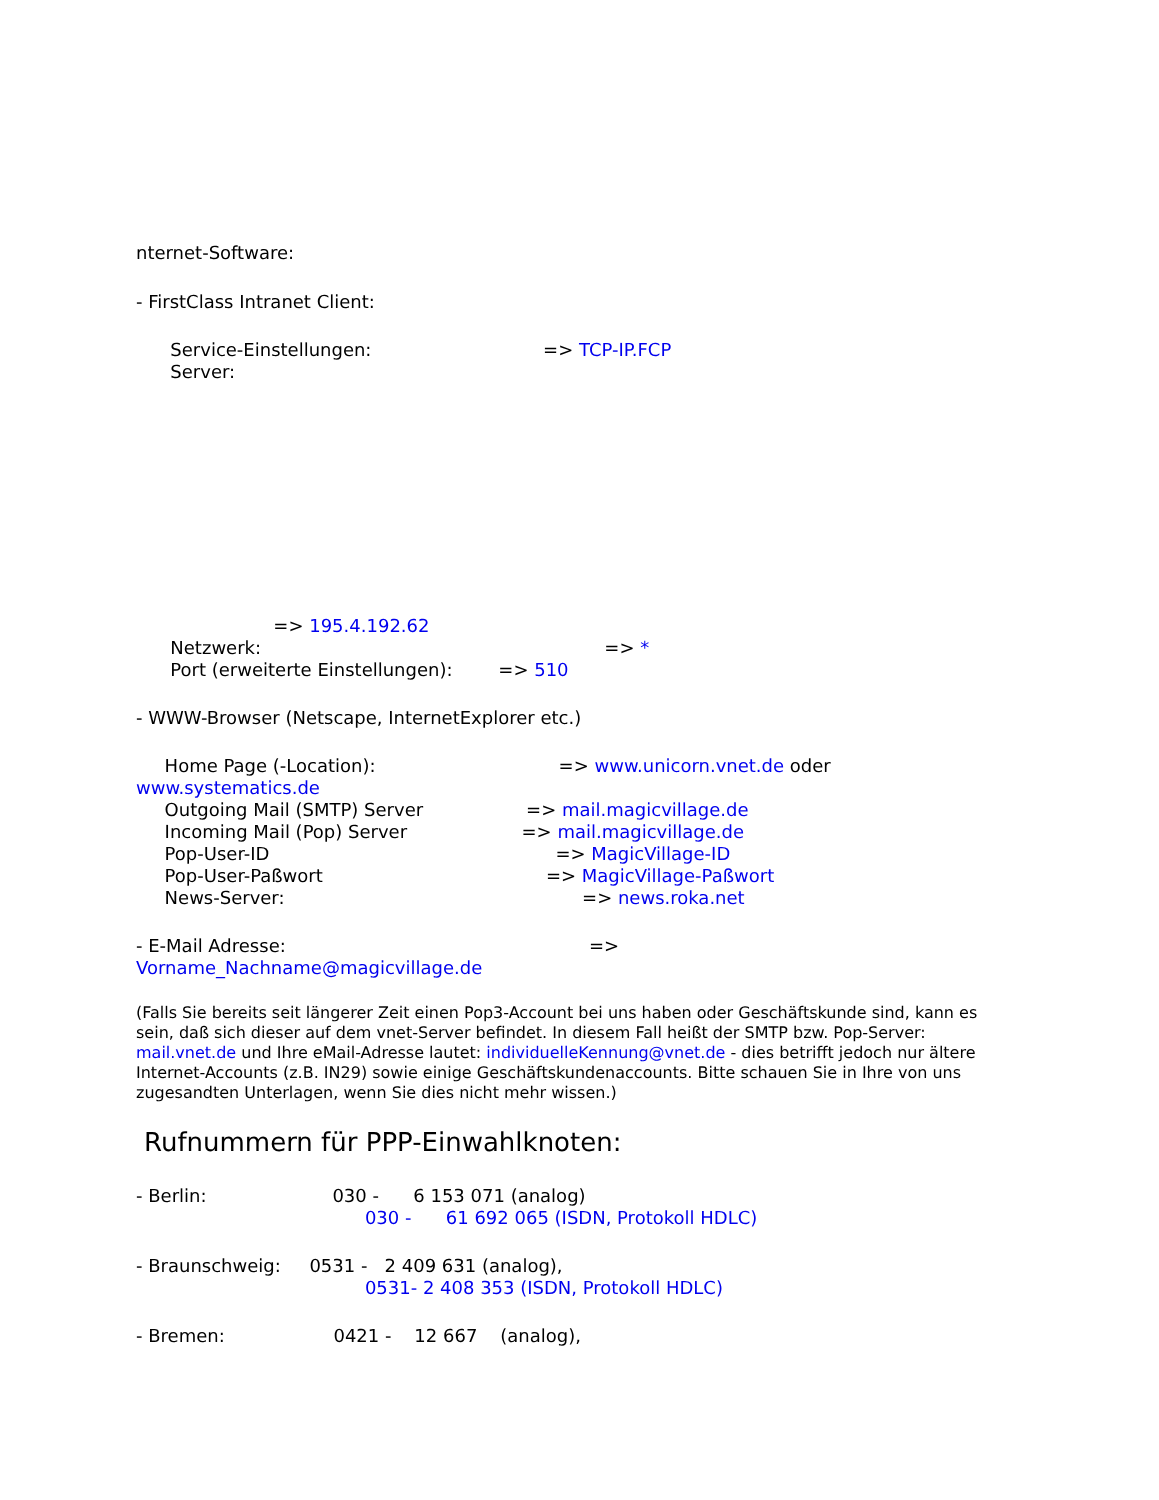nternet-Software:
- FirstClass Intranet Client:
Service-Einstellungen: => TCP-IP.FCP
Server:
=> 195.4.192.62
Netzwerk: => *
Port (erweiterte Einstellungen): => 510
- WWW-Browser (Netscape, InternetExplorer etc.)
Home Page (-Location): => www.unicorn.vnet.de oder
www.systematics.de
Outgoing Mail (SMTP) Server => mail.magicvillage.de
Incoming Mail (Pop) Server => mail.magicvillage.de
Pop-User-ID => MagicVillage-ID
Pop-User-Paßwort => MagicVillage-Paßwort
News-Server: => news.roka.net
- E-Mail Adresse: =>
Vorname_Nachname@magicvillage.de
(Falls Sie bereits seit längerer Zeit einen Pop3-Account bei uns haben oder Geschäftskunde sind, kann es sein, daß sich dieser auf dem vnet-Server befindet. In diesem Fall heißt der SMTP bzw. Pop-Server: mail.vnet.de und Ihre eMail-Adresse lautet: individuelleKennung@vnet.de - dies betrifft jedoch nur ältere Internet-Accounts (z.B. IN29) sowie einige Geschäftskundenaccounts. Bitte schauen Sie in Ihre von uns zugesandten Unterlagen, wenn Sie dies nicht mehr wissen.)
Rufnummern für PPP-Einwahlknoten:
- Berlin: 030 - 6 153 071 (analog)
030 - 61 692 065 (ISDN, Protokoll HDLC)
- Braunschweig: 0531 - 2 409 631 (analog),
0531- 2 408 353 (ISDN, Protokoll HDLC)
- Bremen: 0421 - 12 667 (analog),